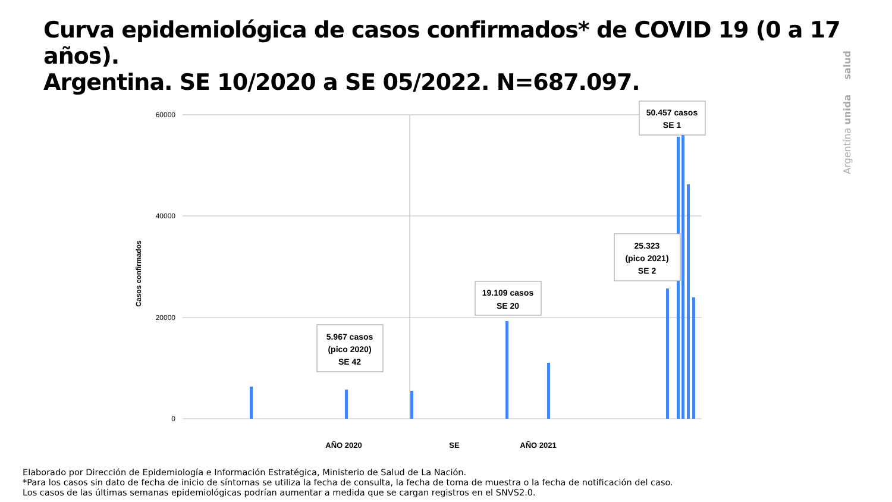Curva epidemiológica de casos confirmados* de COVID 19 (0 a 17 años).
Argentina. SE 10/2020 a SE 05/2022. N=687.097.
salud
Argentina unida
60000
40000
20000
0
Casos confirmados
AÑO 2020
SE
AÑO 2021
5.967 casos
(pico 2020)
SE 42
19.109 casos
SE 20
25.323
(pico 2021)
SE 2
50.457 casos
SE 1
Elaborado por Dirección de Epidemiología e Información Estratégica, Ministerio de Salud de La Nación.
*Para los casos sin dato de fecha de inicio de síntomas se utiliza la fecha de consulta, la fecha de toma de muestra o la fecha de notificación del caso.
Los casos de las últimas semanas epidemiológicas podrían aumentar a medida que se cargan registros en el SNVS2.0.